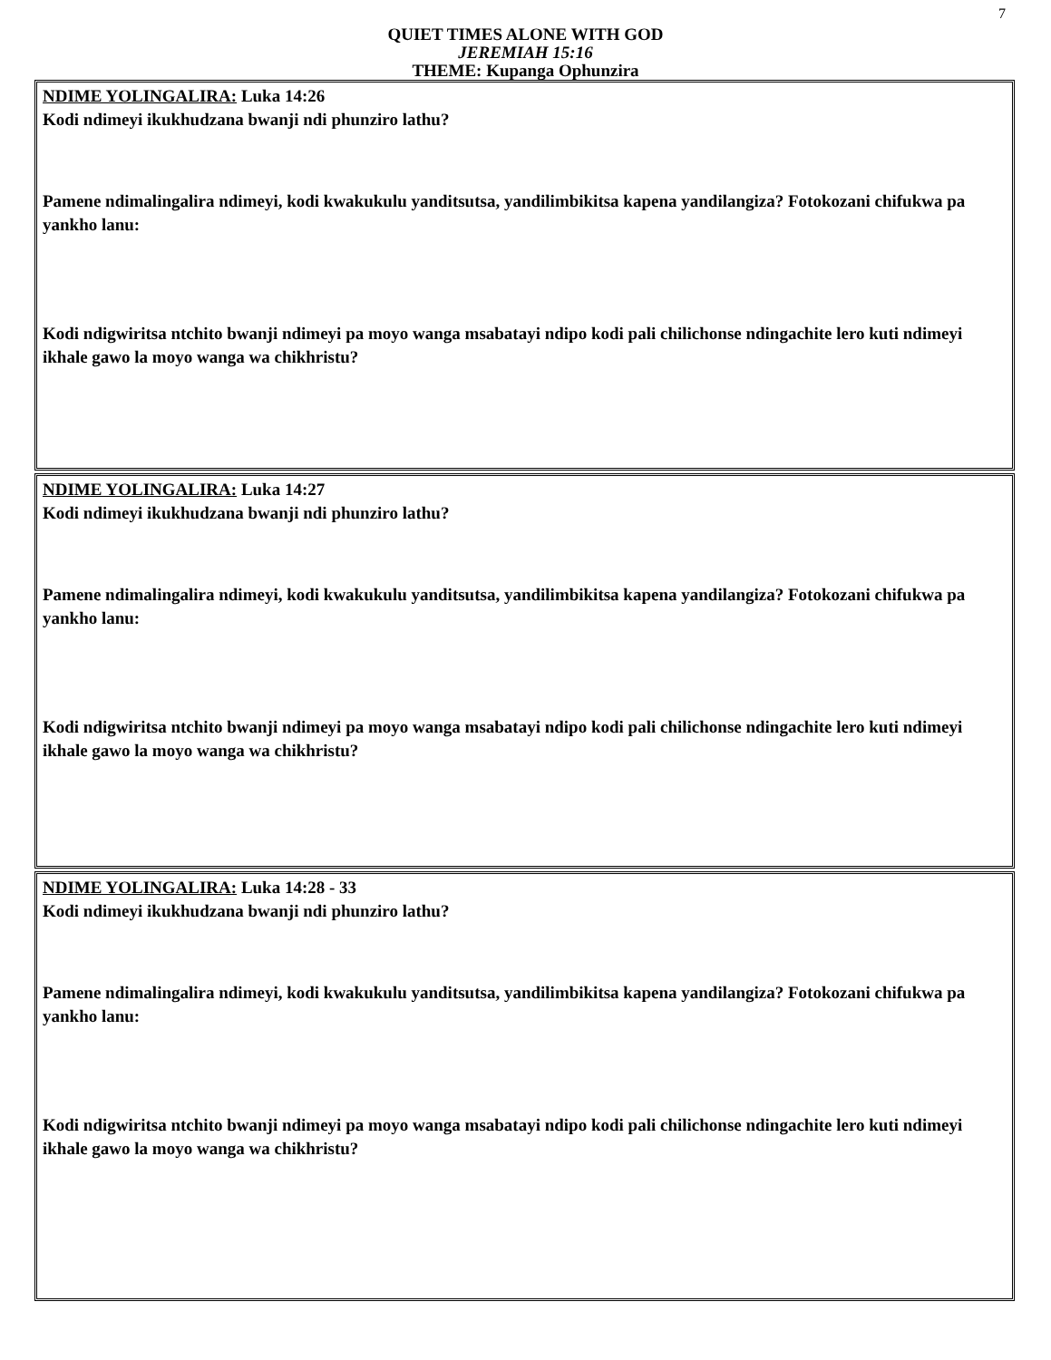7
QUIET TIMES ALONE WITH GOD
JEREMIAH 15:16
THEME: Kupanga Ophunzira
NDIME YOLINGALIRA: Luka 14:26
Kodi ndimeyi ikukhudzana bwanji ndi phunziro lathu?
Pamene ndimalingalira ndimeyi, kodi kwakukulu yanditsutsa, yandilimbikitsa kapena yandilangiza? Fotokozani chifukwa pa yankho lanu:
Kodi ndigwiritsa ntchito bwanji ndimeyi pa moyo wanga msabatayi ndipo kodi pali chilichonse ndingachite lero kuti ndimeyi ikhale gawo la moyo wanga wa chikhristu?
NDIME YOLINGALIRA: Luka 14:27
Kodi ndimeyi ikukhudzana bwanji ndi phunziro lathu?
Pamene ndimalingalira ndimeyi, kodi kwakukulu yanditsutsa, yandilimbikitsa kapena yandilangiza? Fotokozani chifukwa pa yankho lanu:
Kodi ndigwiritsa ntchito bwanji ndimeyi pa moyo wanga msabatayi ndipo kodi pali chilichonse ndingachite lero kuti ndimeyi ikhale gawo la moyo wanga wa chikhristu?
NDIME YOLINGALIRA: Luka 14:28 - 33
Kodi ndimeyi ikukhudzana bwanji ndi phunziro lathu?
Pamene ndimalingalira ndimeyi, kodi kwakukulu yanditsutsa, yandilimbikitsa kapena yandilangiza? Fotokozani chifukwa pa yankho lanu:
Kodi ndigwiritsa ntchito bwanji ndimeyi pa moyo wanga msabatayi ndipo kodi pali chilichonse ndingachite lero kuti ndimeyi ikhale gawo la moyo wanga wa chikhristu?